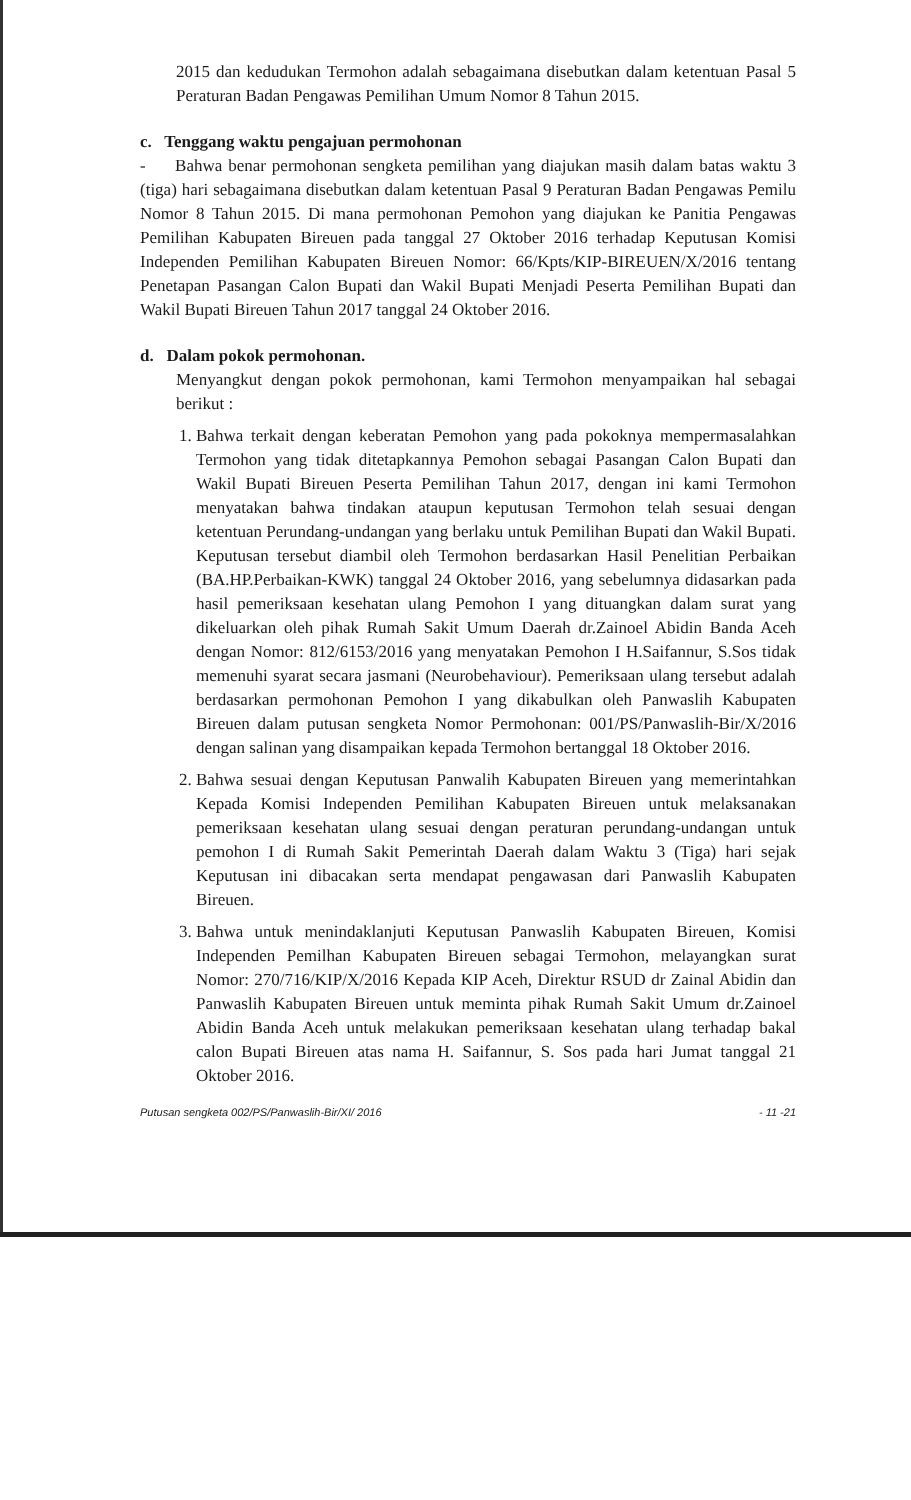2015 dan kedudukan Termohon adalah sebagaimana disebutkan dalam ketentuan Pasal 5 Peraturan Badan Pengawas Pemilihan Umum Nomor 8 Tahun 2015.
c. Tenggang waktu pengajuan permohonan
- Bahwa benar permohonan sengketa pemilihan yang diajukan masih dalam batas waktu 3 (tiga) hari sebagaimana disebutkan dalam ketentuan Pasal 9 Peraturan Badan Pengawas Pemilu Nomor 8 Tahun 2015. Di mana permohonan Pemohon yang diajukan ke Panitia Pengawas Pemilihan Kabupaten Bireuen pada tanggal 27 Oktober 2016 terhadap Keputusan Komisi Independen Pemilihan Kabupaten Bireuen Nomor: 66/Kpts/KIP-BIREUEN/X/2016 tentang Penetapan Pasangan Calon Bupati dan Wakil Bupati Menjadi Peserta Pemilihan Bupati dan Wakil Bupati Bireuen Tahun 2017 tanggal 24 Oktober 2016.
d. Dalam pokok permohonan.
Menyangkut dengan pokok permohonan, kami Termohon menyampaikan hal sebagai berikut :
1. Bahwa terkait dengan keberatan Pemohon yang pada pokoknya mempermasalahkan Termohon yang tidak ditetapkannya Pemohon sebagai Pasangan Calon Bupati dan Wakil Bupati Bireuen Peserta Pemilihan Tahun 2017, dengan ini kami Termohon menyatakan bahwa tindakan ataupun keputusan Termohon telah sesuai dengan ketentuan Perundang-undangan yang berlaku untuk Pemilihan Bupati dan Wakil Bupati. Keputusan tersebut diambil oleh Termohon berdasarkan Hasil Penelitian Perbaikan (BA.HP.Perbaikan-KWK) tanggal 24 Oktober 2016, yang sebelumnya didasarkan pada hasil pemeriksaan kesehatan ulang Pemohon I yang dituangkan dalam surat yang dikeluarkan oleh pihak Rumah Sakit Umum Daerah dr.Zainoel Abidin Banda Aceh dengan Nomor: 812/6153/2016 yang menyatakan Pemohon I H.Saifannur, S.Sos tidak memenuhi syarat secara jasmani (Neurobehaviour). Pemeriksaan ulang tersebut adalah berdasarkan permohonan Pemohon I yang dikabulkan oleh Panwaslih Kabupaten Bireuen dalam putusan sengketa Nomor Permohonan: 001/PS/Panwaslih-Bir/X/2016 dengan salinan yang disampaikan kepada Termohon bertanggal 18 Oktober 2016.
2. Bahwa sesuai dengan Keputusan Panwalih Kabupaten Bireuen yang memerintahkan Kepada Komisi Independen Pemilihan Kabupaten Bireuen untuk melaksanakan pemeriksaan kesehatan ulang sesuai dengan peraturan perundang-undangan untuk pemohon I di Rumah Sakit Pemerintah Daerah dalam Waktu 3 (Tiga) hari sejak Keputusan ini dibacakan serta mendapat pengawasan dari Panwaslih Kabupaten Bireuen.
3. Bahwa untuk menindaklanjuti Keputusan Panwaslih Kabupaten Bireuen, Komisi Independen Pemilhan Kabupaten Bireuen sebagai Termohon, melayangkan surat Nomor: 270/716/KIP/X/2016 Kepada KIP Aceh, Direktur RSUD dr Zainal Abidin dan Panwaslih Kabupaten Bireuen untuk meminta pihak Rumah Sakit Umum dr.Zainoel Abidin Banda Aceh untuk melakukan pemeriksaan kesehatan ulang terhadap bakal calon Bupati Bireuen atas nama H. Saifannur, S. Sos pada hari Jumat tanggal 21 Oktober 2016.
Putusan sengketa 002/PS/Panwaslih-Bir/XI/ 2016 - 11 -21